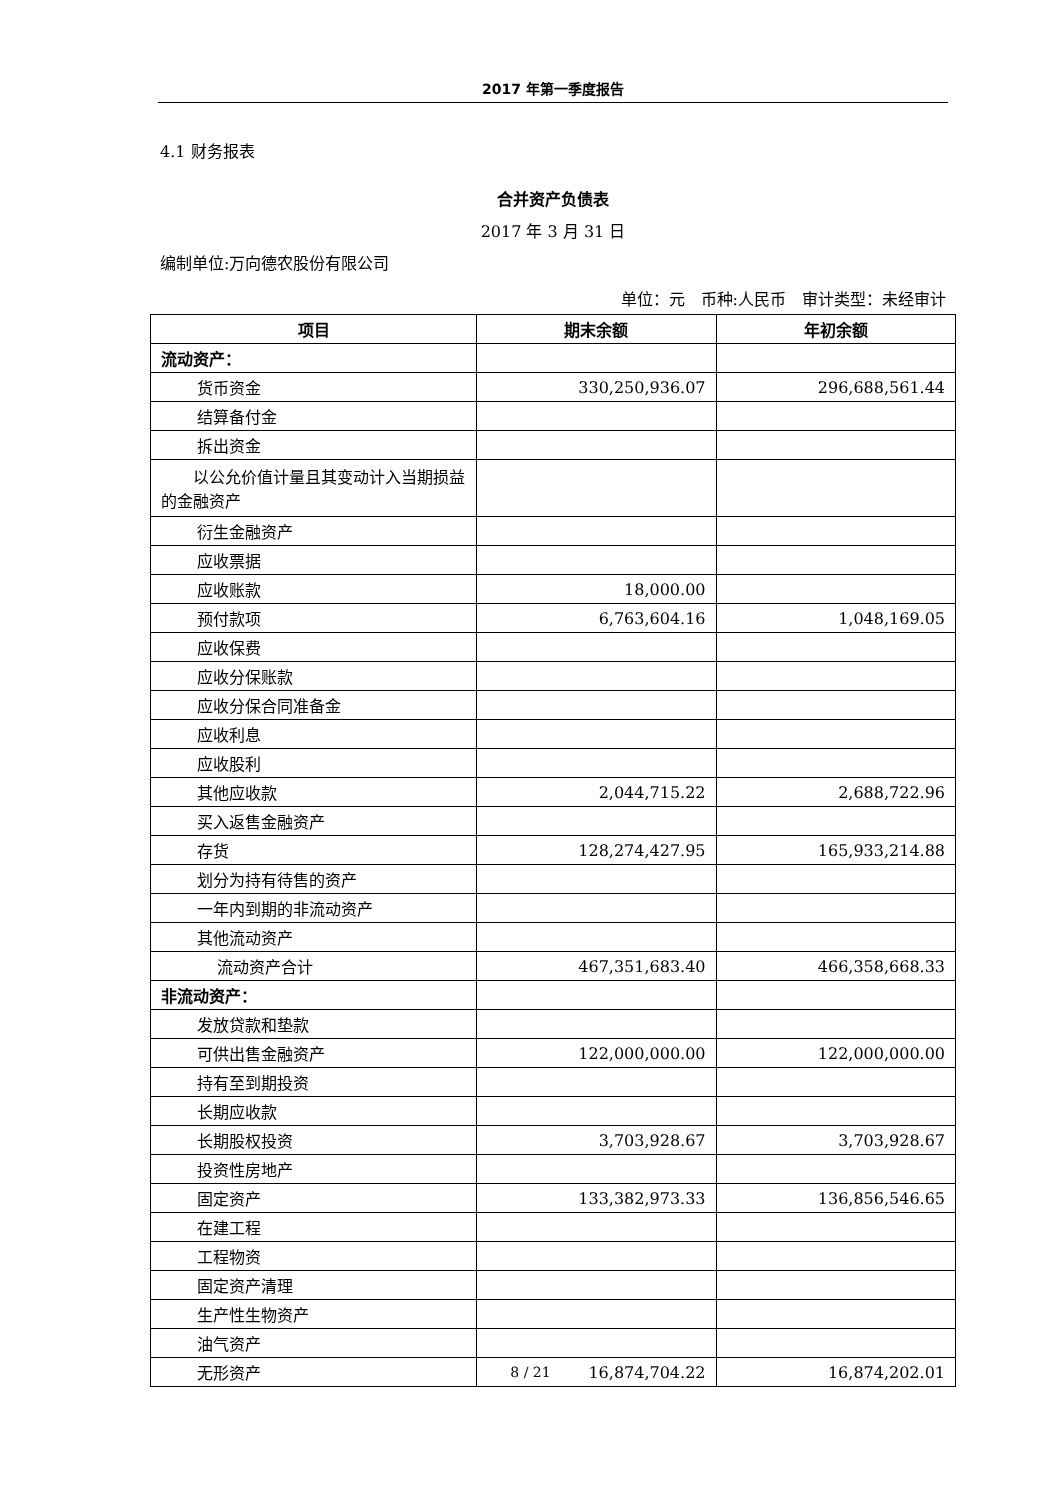2017 年第一季度报告
4.1 财务报表
合并资产负债表
2017 年 3 月 31 日
编制单位:万向德农股份有限公司
单位：元　币种:人民币　审计类型：未经审计
| 项目 | 期末余额 | 年初余额 |
| --- | --- | --- |
| 流动资产： | | |
| 货币资金 | 330,250,936.07 | 296,688,561.44 |
| 结算备付金 | | |
| 拆出资金 | | |
| 以公允价值计量且其变动计入当期损益的金融资产 | | |
| 衍生金融资产 | | |
| 应收票据 | | |
| 应收账款 | 18,000.00 | |
| 预付款项 | 6,763,604.16 | 1,048,169.05 |
| 应收保费 | | |
| 应收分保账款 | | |
| 应收分保合同准备金 | | |
| 应收利息 | | |
| 应收股利 | | |
| 其他应收款 | 2,044,715.22 | 2,688,722.96 |
| 买入返售金融资产 | | |
| 存货 | 128,274,427.95 | 165,933,214.88 |
| 划分为持有待售的资产 | | |
| 一年内到期的非流动资产 | | |
| 其他流动资产 | | |
| 流动资产合计 | 467,351,683.40 | 466,358,668.33 |
| 非流动资产： | | |
| 发放贷款和垫款 | | |
| 可供出售金融资产 | 122,000,000.00 | 122,000,000.00 |
| 持有至到期投资 | | |
| 长期应收款 | | |
| 长期股权投资 | 3,703,928.67 | 3,703,928.67 |
| 投资性房地产 | | |
| 固定资产 | 133,382,973.33 | 136,856,546.65 |
| 在建工程 | | |
| 工程物资 | | |
| 固定资产清理 | | |
| 生产性生物资产 | | |
| 油气资产 | | |
| 无形资产 | 16,874,704.22 | 16,874,202.01 |
8 / 21